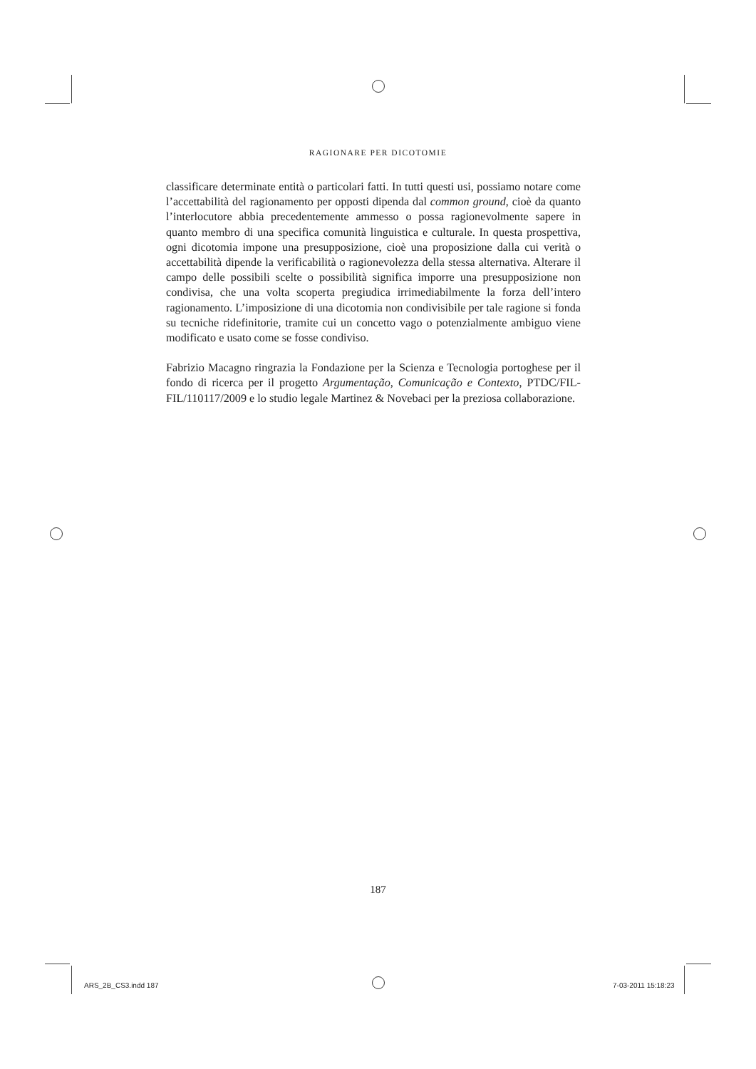RAGIONARE PER DICOTOMIE
classificare determinate entità o particolari fatti. In tutti questi usi, possiamo notare come l’accettabilità del ragionamento per opposti dipenda dal common ground, cioè da quanto l’interlocutore abbia precedentemente ammesso o possa ragionevolmente sapere in quanto membro di una specifica comunità linguistica e culturale. In questa prospettiva, ogni dicotomia impone una presupposizione, cioè una proposizione dalla cui verità o accettabilità dipende la verificabilità o ragionevolezza della stessa alternativa. Alterare il campo delle possibili scelte o possibilità significa imporre una presupposizione non condivisa, che una volta scoperta pregiudica irrimediabilmente la forza dell’intero ragionamento. L’imposizione di una dicotomia non condivisibile per tale ragione si fonda su tecniche ridefinitorie, tramite cui un concetto vago o potenzialmente ambiguo viene modificato e usato come se fosse condiviso.
Fabrizio Macagno ringrazia la Fondazione per la Scienza e Tecnologia portoghese per il fondo di ricerca per il progetto Argumentação, Comunicação e Contexto, PTDC/FIL-FIL/110117/2009 e lo studio legale Martinez & Novebaci per la preziosa collaborazione.
187
ARS_2B_CS3.indd 187 7-03-2011 15:18:23